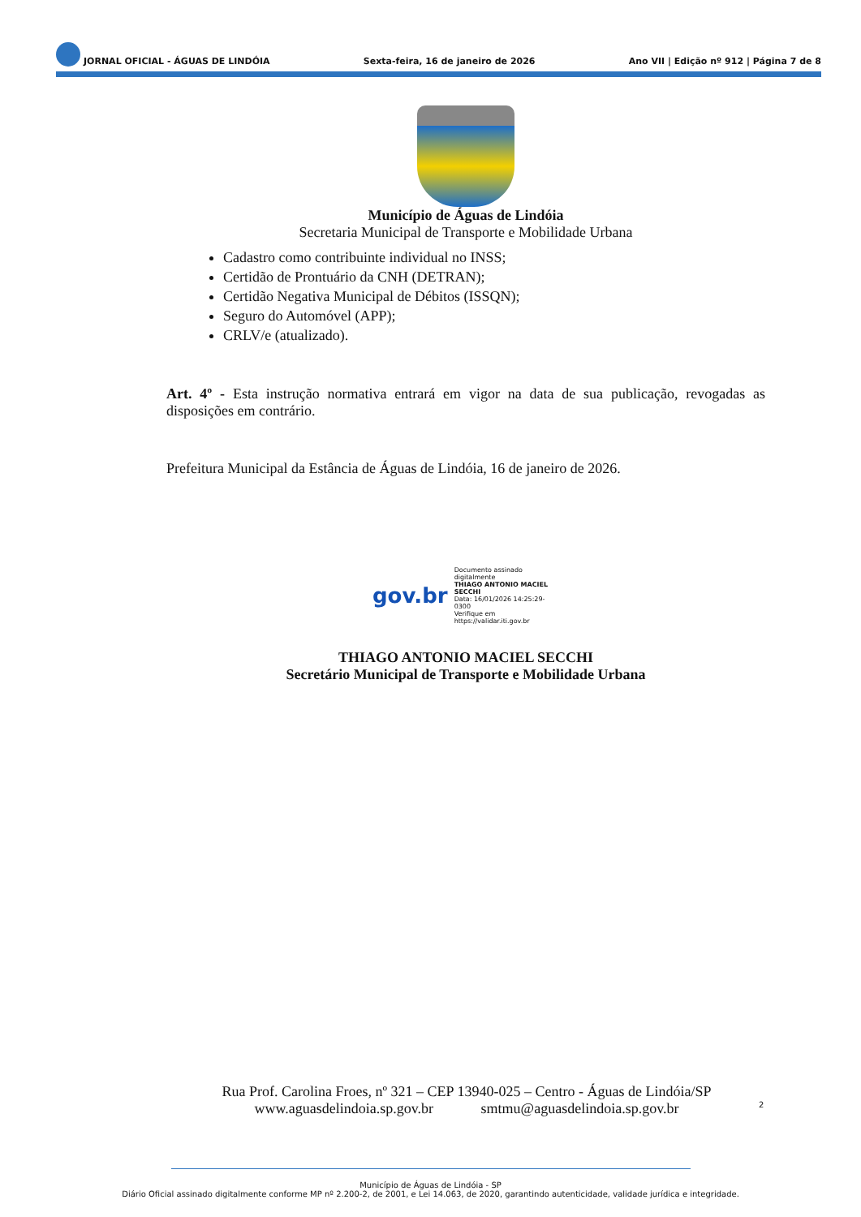JORNAL OFICIAL - ÁGUAS DE LINDÓIA Sexta-feira, 16 de janeiro de 2026 Ano VII | Edição nº 912 | Página 7 de 8
Município de Águas de Lindóia
Secretaria Municipal de Transporte e Mobilidade Urbana
Cadastro como contribuinte individual no INSS;
Certidão de Prontuário da CNH (DETRAN);
Certidão Negativa Municipal de Débitos (ISSQN);
Seguro do Automóvel (APP);
CRLV/e (atualizado).
Art. 4º - Esta instrução normativa entrará em vigor na data de sua publicação, revogadas as disposições em contrário.
Prefeitura Municipal da Estância de Águas de Lindóia, 16 de janeiro de 2026.
gov.br
Documento assinado digitalmente
THIAGO ANTONIO MACIEL SECCHI
Data: 16/01/2026 14:25:29-0300
Verifique em https://validar.iti.gov.br
THIAGO ANTONIO MACIEL SECCHI
Secretário Municipal de Transporte e Mobilidade Urbana
Rua Prof. Carolina Froes, nº 321 – CEP 13940-025 – Centro - Águas de Lindóia/SP
www.aguasdelindoia.sp.gov.br smtmu@aguasdelindoia.sp.gov.br
2
Município de Águas de Lindóia - SP
Diário Oficial assinado digitalmente conforme MP nº 2.200-2, de 2001, e Lei 14.063, de 2020, garantindo autenticidade, validade jurídica e integridade.